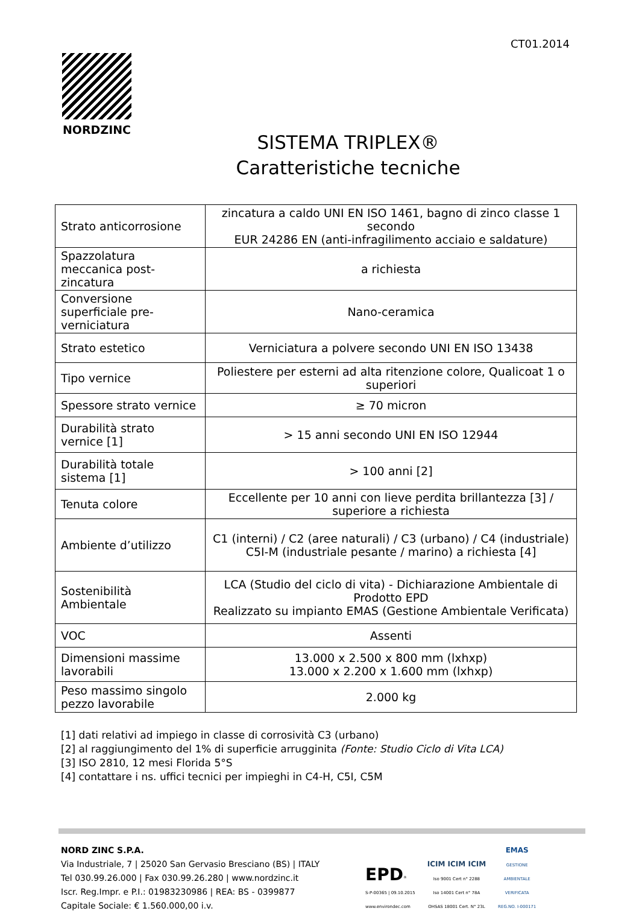CT01.2014
NORDZINC
SISTEMA TRIPLEX®
Caratteristiche tecniche
| Strato anticorrosione | zincatura a caldo UNI EN ISO 1461, bagno di zinco classe 1 secondo EUR 24286 EN (anti-infragilimento acciaio e saldature) |
| Spazzolatura meccanica post-zincatura | a richiesta |
| Conversione superficiale pre-verniciatura | Nano-ceramica |
| Strato estetico | Verniciatura a polvere secondo UNI EN ISO 13438 |
| Tipo vernice | Poliestere per esterni ad alta ritenzione colore, Qualicoat 1 o superiori |
| Spessore strato vernice | ≥ 70 micron |
| Durabilità strato vernice [1] | > 15 anni secondo UNI EN ISO 12944 |
| Durabilità totale sistema [1] | > 100 anni [2] |
| Tenuta colore | Eccellente per 10 anni con lieve perdita brillantezza [3] / superiore a richiesta |
| Ambiente d’utilizzo | C1 (interni) / C2 (aree naturali) / C3 (urbano) / C4 (industriale) C5I-M (industriale pesante / marino) a richiesta [4] |
| Sostenibilità Ambientale | LCA (Studio del ciclo di vita) - Dichiarazione Ambientale di Prodotto EPD Realizzato su impianto EMAS (Gestione Ambientale Verificata) |
| VOC | Assenti |
| Dimensioni massime lavorabili | 13.000 x 2.500 x 800 mm (lxhxp) 13.000 x 2.200 x 1.600 mm (lxhxp) |
| Peso massimo singolo pezzo lavorabile | 2.000 kg |
[1] dati relativi ad impiego in classe di corrosività C3 (urbano)
[2] al raggiungimento del 1% di superficie arrugginita (Fonte: Studio Ciclo di Vita LCA)
[3] ISO 2810, 12 mesi Florida 5°S
[4] contattare i ns. uffici tecnici per impieghi in C4-H, C5I, C5M
NORD ZINC S.P.A.
Via Industriale, 7 | 25020 San Gervasio Bresciano (BS) | ITALY
Tel 030.99.26.000 | Fax 030.99.26.280 | www.nordzinc.it
Iscr. Reg.Impr. e P.I.: 01983230986 | REA: BS - 0399877
Capitale Sociale: € 1.560.000,00 i.v.
EPD<sup>®</sup>
S-P-00365 | 09.10.2015
www.environdec.com
ICIM ICIM ICIM
Iso 9001 Cert n° 2288
Iso 14001 Cert n° 78A
OHSAS 18001 Cert. N° 23L
EMAS
GESTIONE
AMBIENTALE
VERIFICATA
REG.NO. I-000171